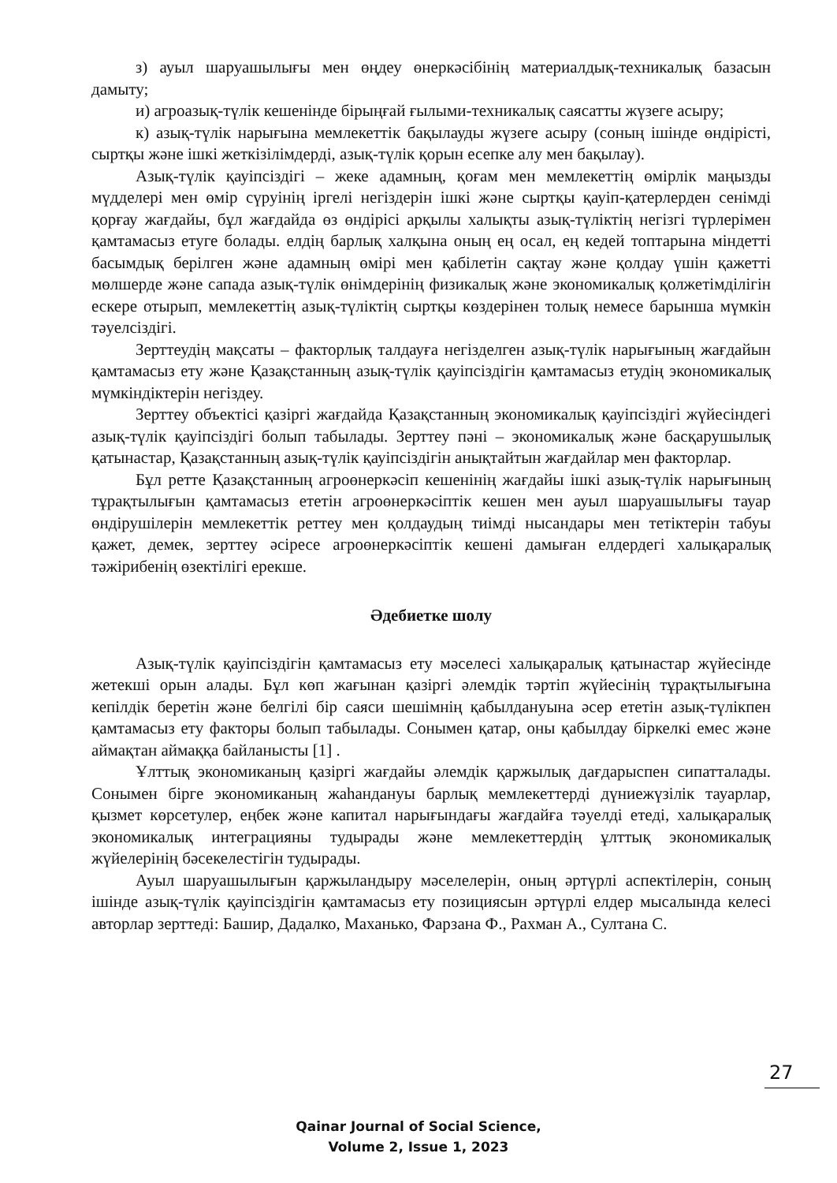з) ауыл шаруашылығы мен өңдеу өнеркәсібінің материалдық-техникалық базасын дамыту;
и) агроазық-түлік кешенінде бірыңғай ғылыми-техникалық саясатты жүзеге асыру;
к) азық-түлік нарығына мемлекеттік бақылауды жүзеге асыру (соның ішінде өндірісті, сыртқы және ішкі жеткізілімдерді, азық-түлік қорын есепке алу мен бақылау).
Азық-түлік қауіпсіздігі – жеке адамның, қоғам мен мемлекеттің өмірлік маңызды мүдделері мен өмір сүруінің іргелі негіздерін ішкі және сыртқы қауіп-қатерлерден сенімді қорғау жағдайы, бұл жағдайда өз өндірісі арқылы халықты азық-түліктің негізгі түрлерімен қамтамасыз етуге болады. елдің барлық халқына оның ең осал, ең кедей топтарына міндетті басымдық берілген және адамның өмірі мен қабілетін сақтау және қолдау үшін қажетті мөлшерде және сапада азық-түлік өнімдерінің физикалық және экономикалық қолжетімділігін ескере отырып, мемлекеттің азық-түліктің сыртқы көздерінен толық немесе барынша мүмкін тәуелсіздігі.
Зерттеудің мақсаты – факторлық талдауға негізделген азық-түлік нарығының жағдайын қамтамасыз ету және Қазақстанның азық-түлік қауіпсіздігін қамтамасыз етудің экономикалық мүмкіндіктерін негіздеу.
Зерттеу объектісі қазіргі жағдайда Қазақстанның экономикалық қауіпсіздігі жүйесіндегі азық-түлік қауіпсіздігі болып табылады. Зерттеу пәні – экономикалық және басқарушылық қатынастар, Қазақстанның азық-түлік қауіпсіздігін анықтайтын жағдайлар мен факторлар.
Бұл ретте Қазақстанның агроөнеркәсіп кешенінің жағдайы ішкі азық-түлік нарығының тұрақтылығын қамтамасыз ететін агроөнеркәсіптік кешен мен ауыл шаруашылығы тауар өндірушілерін мемлекеттік реттеу мен қолдаудың тиімді нысандары мен тетіктерін табуы қажет, демек, зерттеу әсіресе агроөнеркәсіптік кешені дамыған елдердегі халықаралық тәжірибенің өзектілігі ерекше.
Әдебиетке шолу
Азық-түлік қауіпсіздігін қамтамасыз ету мәселесі халықаралық қатынастар жүйесінде жетекші орын алады. Бұл көп жағынан қазіргі әлемдік тәртіп жүйесінің тұрақтылығына кепілдік беретін және белгілі бір саяси шешімнің қабылдануына әсер ететін азық-түлікпен қамтамасыз ету факторы болып табылады. Сонымен қатар, оны қабылдау біркелкі емес және аймақтан аймаққа байланысты [1] .
Ұлттық экономиканың қазіргі жағдайы әлемдік қаржылық дағдарыспен сипатталады. Сонымен бірге экономиканың жаһандануы барлық мемлекеттерді дүниежүзілік тауарлар, қызмет көрсетулер, еңбек және капитал нарығындағы жағдайға тәуелді етеді, халықаралық экономикалық интеграцияны тудырады және мемлекеттердің ұлттық экономикалық жүйелерінің бәсекелестігін тудырады.
Ауыл шаруашылығын қаржыландыру мәселелерін, оның әртүрлі аспектілерін, соның ішінде азық-түлік қауіпсіздігін қамтамасыз ету позициясын әртүрлі елдер мысалында келесі авторлар зерттеді: Башир, Дадалко, Маханько, Фарзана Ф., Рахман А., Султана С.
27
Qainar Journal of Social Science,
Volume 2, Issue 1, 2023